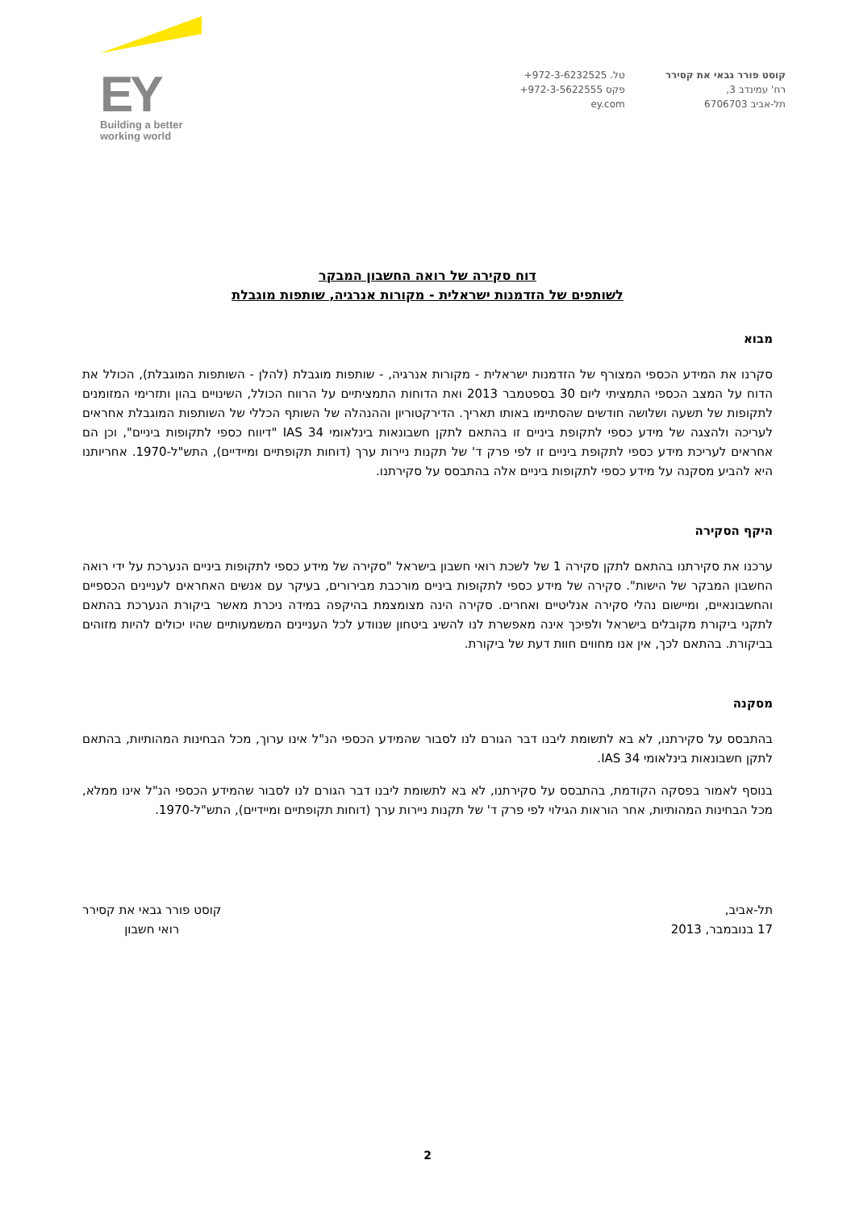EY
Building a better
working world
קוסט פורר גבאי את קסירר
רח' עמינדב 3,
תל-אביב 6706703
טל. ‎+972-3-6232525
פקס ‎+972-3-5622555
ey.com
דוח סקירה של רואה החשבון המבקר
לשותפים של הזדמנות ישראלית - מקורות אנרגיה, שותפות מוגבלת
מבוא
סקרנו את המידע הכספי המצורף של הזדמנות ישראלית - מקורות אנרגיה, - שותפות מוגבלת (להלן - השותפות המוגבלת), הכולל את הדוח על המצב הכספי התמציתי ליום 30 בספטמבר 2013 ואת הדוחות התמציתיים על הרווח הכולל, השינויים בהון ותזרימי המזומנים לתקופות של תשעה ושלושה חודשים שהסתיימו באותו תאריך. הדירקטוריון וההנהלה של השותף הכללי של השותפות המוגבלת אחראים לעריכה ולהצגה של מידע כספי לתקופת ביניים זו בהתאם לתקן חשבונאות בינלאומי IAS 34 "דיווח כספי לתקופות ביניים", וכן הם אחראים לעריכת מידע כספי לתקופת ביניים זו לפי פרק ד' של תקנות ניירות ערך (דוחות תקופתיים ומיידיים), התש"ל-1970. אחריותנו היא להביע מסקנה על מידע כספי לתקופות ביניים אלה בהתבסס על סקירתנו.
היקף הסקירה
ערכנו את סקירתנו בהתאם לתקן סקירה 1 של לשכת רואי חשבון בישראל "סקירה של מידע כספי לתקופות ביניים הנערכת על ידי רואה החשבון המבקר של הישות". סקירה של מידע כספי לתקופות ביניים מורכבת מבירורים, בעיקר עם אנשים האחראים לעניינים הכספיים והחשבונאיים, ומיישום נהלי סקירה אנליטיים ואחרים. סקירה הינה מצומצמת בהיקפה במידה ניכרת מאשר ביקורת הנערכת בהתאם לתקני ביקורת מקובלים בישראל ולפיכך אינה מאפשרת לנו להשיג ביטחון שנוודע לכל העניינים המשמעותיים שהיו יכולים להיות מזוהים בביקורת. בהתאם לכך, אין אנו מחווים חוות דעת של ביקורת.
מסקנה
בהתבסס על סקירתנו, לא בא לתשומת ליבנו דבר הגורם לנו לסבור שהמידע הכספי הנ"ל אינו ערוך, מכל הבחינות המהותיות, בהתאם לתקן חשבונאות בינלאומי IAS 34.
בנוסף לאמור בפסקה הקודמת, בהתבסס על סקירתנו, לא בא לתשומת ליבנו דבר הגורם לנו לסבור שהמידע הכספי הנ"ל אינו ממלא, מכל הבחינות המהותיות, אחר הוראות הגילוי לפי פרק ד' של תקנות ניירות ערך (דוחות תקופתיים ומיידיים), התש"ל-1970.
תל-אביב,
17 בנובמבר, 2013
קוסט פורר גבאי את קסירר
רואי חשבון
2